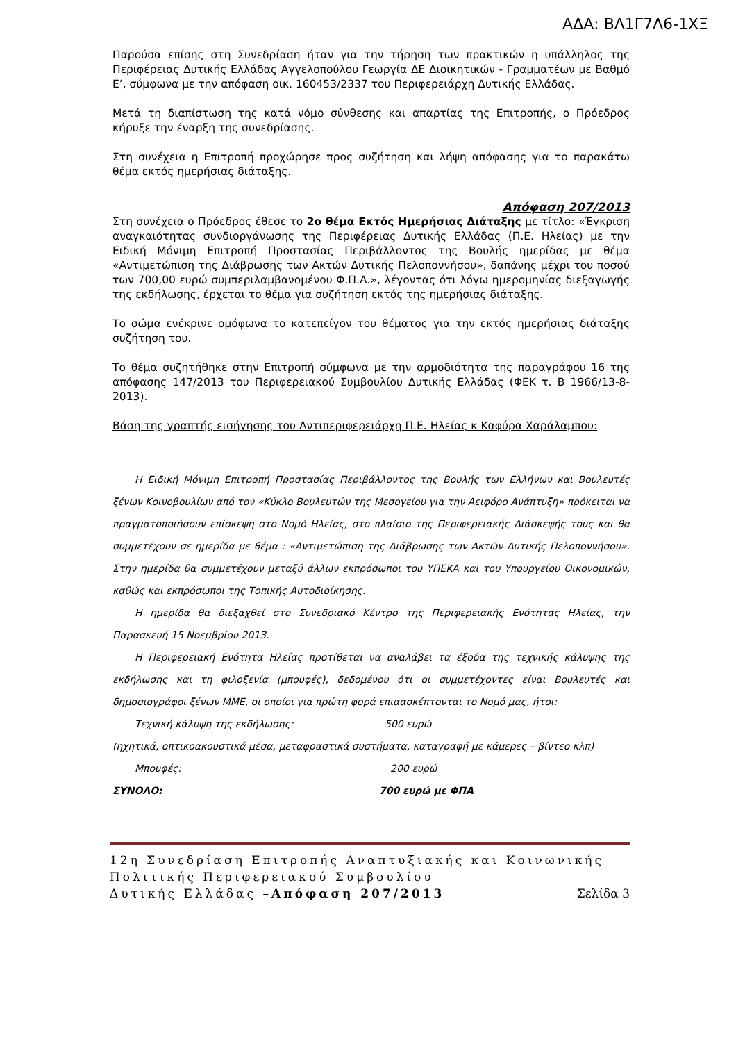ΑΔΑ: ΒΛ1Γ7Λ6-1ΧΞ
Παρούσα επίσης στη Συνεδρίαση ήταν για την τήρηση των πρακτικών η υπάλληλος της Περιφέρειας Δυτικής Ελλάδας Αγγελοπούλου Γεωργία ΔΕ Διοικητικών - Γραμματέων με Βαθμό Ε’, σύμφωνα με την απόφαση οικ. 160453/2337 του Περιφερειάρχη Δυτικής Ελλάδας.
Μετά τη διαπίστωση της κατά νόμο σύνθεσης και απαρτίας της Επιτροπής, ο Πρόεδρος κήρυξε την έναρξη της συνεδρίασης.
Στη συνέχεια η Επιτροπή προχώρησε προς συζήτηση και λήψη απόφασης για το παρακάτω θέμα εκτός ημερήσιας διάταξης.
Απόφαση 207/2013
Στη συνέχεια ο Πρόεδρος έθεσε το 2ο θέμα Εκτός Ημερήσιας Διάταξης με τίτλο: «Έγκριση αναγκαιότητας συνδιοργάνωσης της Περιφέρειας Δυτικής Ελλάδας (Π.Ε. Ηλείας) με την Ειδική Μόνιμη Επιτροπή Προστασίας Περιβάλλοντος της Βουλής ημερίδας με θέμα «Αντιμετώπιση της Διάβρωσης των Ακτών Δυτικής Πελοποννήσου», δαπάνης μέχρι του ποσού των 700,00 ευρώ συμπεριλαμβανομένου Φ.Π.Α.», λέγοντας ότι λόγω ημερομηνίας διεξαγωγής της εκδήλωσης, έρχεται το θέμα για συζήτηση εκτός της ημερήσιας διάταξης.
Το σώμα ενέκρινε ομόφωνα το κατεπείγον του θέματος για την εκτός ημερήσιας διάταξης συζήτηση του.
Το θέμα συζητήθηκε στην Επιτροπή σύμφωνα με την αρμοδιότητα της παραγράφου 16 της απόφασης 147/2013 του Περιφερειακού Συμβουλίου Δυτικής Ελλάδας (ΦΕΚ τ. Β 1966/13-8-2013).
Βάση της γραπτής εισήγησης του Αντιπεριφερειάρχη Π.Ε. Ηλείας κ Καφύρα Χαράλαμπου:
Η Ειδική Μόνιμη Επιτροπή Προστασίας Περιβάλλοντος της Βουλής των Ελλήνων και Βουλευτές ξένων Κοινοβουλίων από τον «Κύκλο Βουλευτών της Μεσογείου για την Αειφόρο Ανάπτυξη» πρόκειται να πραγματοποιήσουν επίσκεψη στο Νομό Ηλείας, στο πλαίσιο της Περιφερειακής Διάσκεψής τους και θα συμμετέχουν σε ημερίδα με θέμα : «Αντιμετώπιση της Διάβρωσης των Ακτών Δυτικής Πελοποννήσου». Στην ημερίδα θα συμμετέχουν μεταξύ άλλων εκπρόσωποι του ΥΠΕΚΑ και του Υπουργείου Οικονομικών, καθώς και εκπρόσωποι της Τοπικής Αυτοδιοίκησης.
Η ημερίδα θα διεξαχθεί στο Συνεδριακό Κέντρο της Περιφερειακής Ενότητας Ηλείας, την Παρασκευή 15 Νοεμβρίου 2013.
Η Περιφερειακή Ενότητα Ηλείας προτίθεται να αναλάβει τα έξοδα της τεχνικής κάλυψης της εκδήλωσης και τη φιλοξενία (μπουφές), δεδομένου ότι οι συμμετέχοντες είναι Βουλευτές και δημοσιογράφοι ξένων ΜΜΕ, οι οποίοι για πρώτη φορά επιαασκέπτονται το Νομό μας, ήτοι:
Τεχνική κάλυψη της εκδήλωσης: 500 ευρώ
(ηχητικά, οπτικοακουστικά μέσα, μεταφραστικά συστήματα, καταγραφή με κάμερες – βίντεο κλπ)
Μπουφές: 200 ευρώ
ΣΥΝΟΛΟ: 700 ευρώ με ΦΠΑ
12η Συνεδρίαση Επιτροπής Αναπτυξιακής και Κοινωνικής Πολιτικής Περιφερειακού Συμβουλίου
Δυτικής Ελλάδας –Απόφαση 207/2013 Σελίδα 3